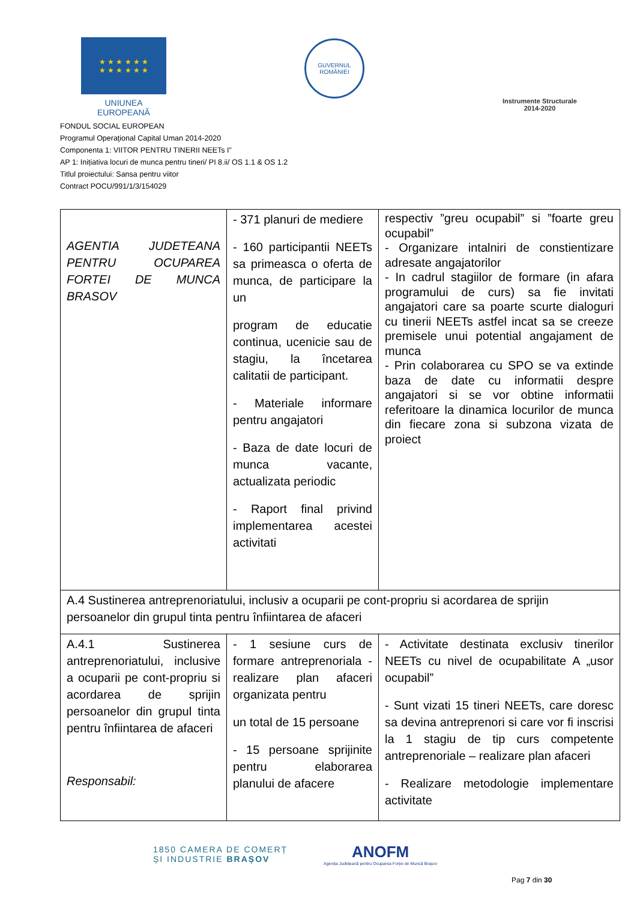★ ★ ★ ★ ★ ★
★ ★ ★ ★ ★ ★
UNIUNEA EUROPEANĂ
GUVERNUL
ROMÂNIEI
Instrumente Structurale
2014-2020
FONDUL SOCIAL EUROPEAN
Programul Operaţional Capital Uman 2014-2020
Componenta 1: VIITOR PENTRU TINERII NEETs I”
AP 1: Inițiativa locuri de munca pentru tineri/ PI 8.ii/ OS 1.1 & OS 1.2
Titlul proiectului: Sansa pentru viitor
Contract POCU/991/1/3/154029
| AGENTIA JUDETEANA PENTRU OCUPAREA FORTEI DE MUNCA BRASOV | - 371 planuri de mediere - 160 participantii NEETs sa primeasca o oferta de munca, de participare la un program de educatie continua, ucenicie sau de stagiu, la încetarea calitatii de participant. - Materiale informare pentru angajatori - Baza de date locuri de munca vacante, actualizata periodic - Raport final privind implementarea acestei activitati | respectiv ”greu ocupabil” si ”foarte greu ocupabil” - Organizare intalniri de constientizare adresate angajatorilor - In cadrul stagiilor de formare (in afara programului de curs) sa fie invitati angajatori care sa poarte scurte dialoguri cu tinerii NEETs astfel incat sa se creeze premisele unui potential angajament de munca - Prin colaborarea cu SPO se va extinde baza de date cu informatii despre angajatori si se vor obtine informatii referitoare la dinamica locurilor de munca din fiecare zona si subzona vizata de proiect |
| A.4 Sustinerea antreprenoriatului, inclusiv a ocuparii pe cont-propriu si acordarea de sprijin persoanelor din grupul tinta pentru înfiintarea de afaceri | | |
| A.4.1 Sustinerea antreprenoriatului, inclusive a ocuparii pe cont-propriu si acordarea de sprijin persoanelor din grupul tinta pentru înfiintarea de afaceri Responsabil: | - 1 sesiune curs de formare antreprenoriala - realizare plan afaceri organizata pentru un total de 15 persoane - 15 persoane sprijinite pentru elaborarea planului de afacere | - Activitate destinata exclusiv tinerilor NEETs cu nivel de ocupabilitate A „usor ocupabil” - Sunt vizati 15 tineri NEETs, care doresc sa devina antreprenori si care vor fi inscrisi la 1 stagiu de tip curs competente antreprenoriale – realizare plan afaceri - Realizare metodologie implementare activitate |
1850 CAMERA DE COMERȚ
ȘI INDUSTRIE BRAȘOV
ANOFM
Agenția Județeană pentru Ocuparea Forței de Muncă Brașov
Pag 7 din 30